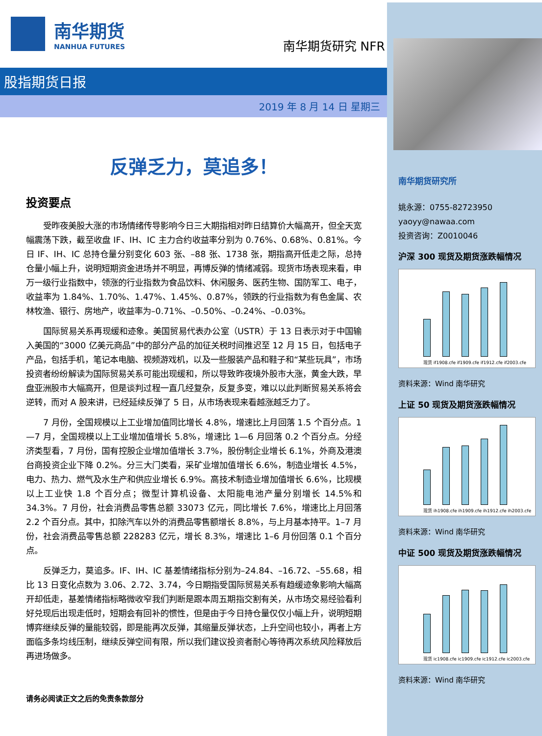南华期货
NANHUA FUTURES
南华期货研究 NFR
股指期货日报
2019 年 8 月 14 日 星期三
反弹乏力，莫追多！
投资要点
受昨夜美股大涨的市场情绪传导影响今日三大期指相对昨日结算价大幅高开，但全天宽幅震荡下跌，截至收盘 IF、IH、IC 主力合约收益率分别为 0.76%、0.68%、0.81%。今日 IF、IH、IC 总持仓量分别变化 603 张、–88 张、1738 张，期指高开低走之际，总持仓量小幅上升，说明短期资金进场并不明显，再博反弹的情绪减弱。现货市场表现来看，申万一级行业指数中，领涨的行业指数为食品饮料、休闲服务、医药生物、国防军工、电子，收益率为 1.84%、1.70%、1.47%、1.45%、0.87%，领跌的行业指数为有色金属、农林牧渔、银行、房地产，收益率为–0.71%、–0.50%、–0.24%、–0.03%。
国际贸易关系再现缓和迹象。美国贸易代表办公室（USTR）于 13 日表示对于中国输入美国的“3000 亿美元商品”中的部分产品的加征关税时间推迟至 12 月 15 日，包括电子产品，包括手机，笔记本电脑、视频游戏机，以及一些服装产品和鞋子和“某些玩具”，市场投资者纷纷解读为国际贸易关系可能出现缓和，所以导致昨夜境外股市大涨，黄金大跌，早盘亚洲股市大幅高开，但是谈判过程一直几经复杂，反复多变，难以以此判断贸易关系将会逆转，而对 A 股来讲，已经延续反弹了 5 日，从市场表现来看越涨越乏力了。
7 月份，全国规模以上工业增加值同比增长 4.8%，增速比上月回落 1.5 个百分点。1—7 月，全国规模以上工业增加值增长 5.8%，增速比 1—6 月回落 0.2 个百分点。分经济类型看，7 月份，国有控股企业增加值增长 3.7%，股份制企业增长 6.1%，外商及港澳台商投资企业下降 0.2%。分三大门类看，采矿业增加值增长 6.6%，制造业增长 4.5%，电力、热力、燃气及水生产和供应业增长 6.9%。高技术制造业增加值增长 6.6%，比规模以上工业快 1.8 个百分点；微型计算机设备、太阳能电池产量分别增长 14.5%和 34.3%。7 月份，社会消费品零售总额 33073 亿元，同比增长 7.6%，增速比上月回落 2.2 个百分点。其中，扣除汽车以外的消费品零售额增长 8.8%，与上月基本持平。1–7 月份，社会消费品零售总额 228283 亿元，增长 8.3%，增速比 1–6 月份回落 0.1 个百分点。
反弹乏力，莫追多。IF、IH、IC 基差情绪指标分别为–24.84、–16.72、–55.68，相比 13 日变化点数为 3.06、2.72、3.74，今日期指受国际贸易关系有趋缓迹象影响大幅高开却低走，基差情绪指标略微收窄我们判断是跟本周五期指交割有关，从市场交易经验看利好兑现后出现走低时，短期会有回补的惯性，但是由于今日持仓量仅仅小幅上升，说明短期博弈继续反弹的量能较弱，即是能再次反弹，其缩量反弹状态，上升空间也较小，再者上方面临多条均线压制，继续反弹空间有限，所以我们建议投资者耐心等待再次系统风险释放后再进场做多。
请务必阅读正文之后的免责条款部分
南华期货研究所
姚永源：0755-82723950
yaoyy@nawaa.com
投资咨询：Z0010046
沪深 300 现货及期货涨跌幅情况
现货 if1908.cfe if1909.cfe if1912.cfe if2003.cfe
资料来源：Wind 南华研究
上证 50 现货及期货涨跌幅情况
现货 ih1908.cfe ih1909.cfe ih1912.cfe ih2003.cfe
资料来源：Wind 南华研究
中证 500 现货及期货涨跌幅情况
现货 ic1908.cfe ic1909.cfe ic1912.cfe ic2003.cfe
资料来源：Wind 南华研究